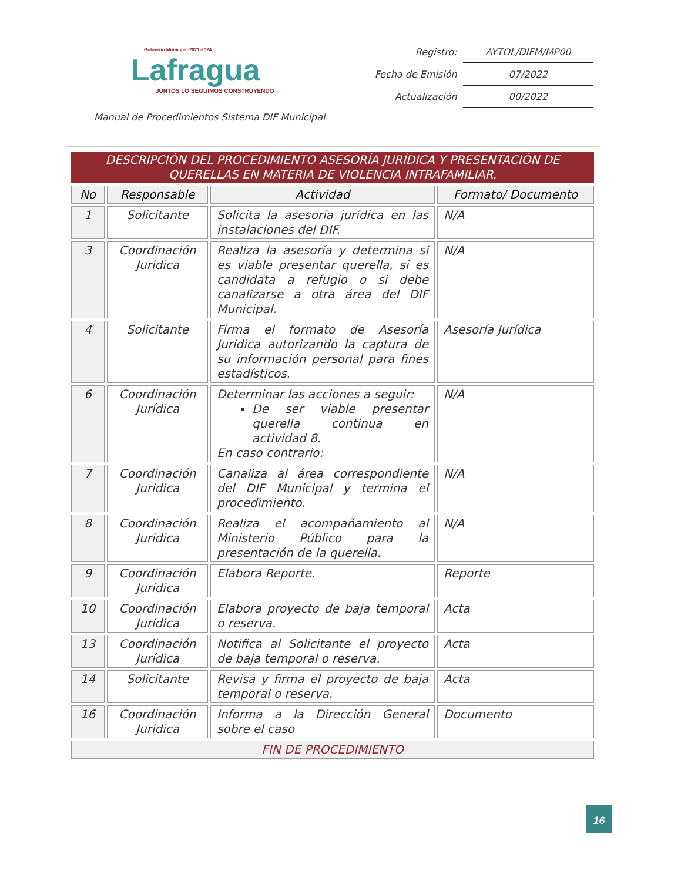Gobierno Municipal 2021-2024
Lafragua
JUNTOS LO SEGUIMOS CONSTRUYENDO
| Registro: | AYTOL/DIFM/MP00 |
| Fecha de Emisión | 07/2022 |
| Actualización | 00/2022 |
Manual de Procedimientos Sistema DIF Municipal
| DESCRIPCIÓN DEL PROCEDIMIENTO ASESORÍA JURÍDICA Y PRESENTACIÓN DE QUERELLAS EN MATERIA DE VIOLENCIA INTRAFAMILIAR. | | | |
| --- | --- | --- | --- |
| No | Responsable | Actividad | Formato/ Documento |
| 1 | Solicitante | Solicita la asesoría jurídica en las instalaciones del DIF. | N/A |
| 3 | Coordinación Jurídica | Realiza la asesoría y determina si es viable presentar querella, si es candidata a refugio o si debe canalizarse a otra área del DIF Municipal. | N/A |
| 4 | Solicitante | Firma el formato de Asesoría Jurídica autorizando la captura de su información personal para fines estadísticos. | Asesoría Jurídica |
| 6 | Coordinación Jurídica | Determinar las acciones a seguir: De ser viable presentar querella continua en actividad 8. En caso contrario: | N/A |
| 7 | Coordinación Jurídica | Canaliza al área correspondiente del DIF Municipal y termina el procedimiento. | N/A |
| 8 | Coordinación Jurídica | Realiza el acompañamiento al Ministerio Público para la presentación de la querella. | N/A |
| 9 | Coordinación Jurídica | Elabora Reporte. | Reporte |
| 10 | Coordinación Jurídica | Elabora proyecto de baja temporal o reserva. | Acta |
| 13 | Coordinación Jurídica | Notifica al Solicitante el proyecto de baja temporal o reserva. | Acta |
| 14 | Solicitante | Revisa y firma el proyecto de baja temporal o reserva. | Acta |
| 16 | Coordinación Jurídica | Informa a la Dirección General sobre el caso | Documento |
| FIN DE PROCEDIMIENTO | | | |
16